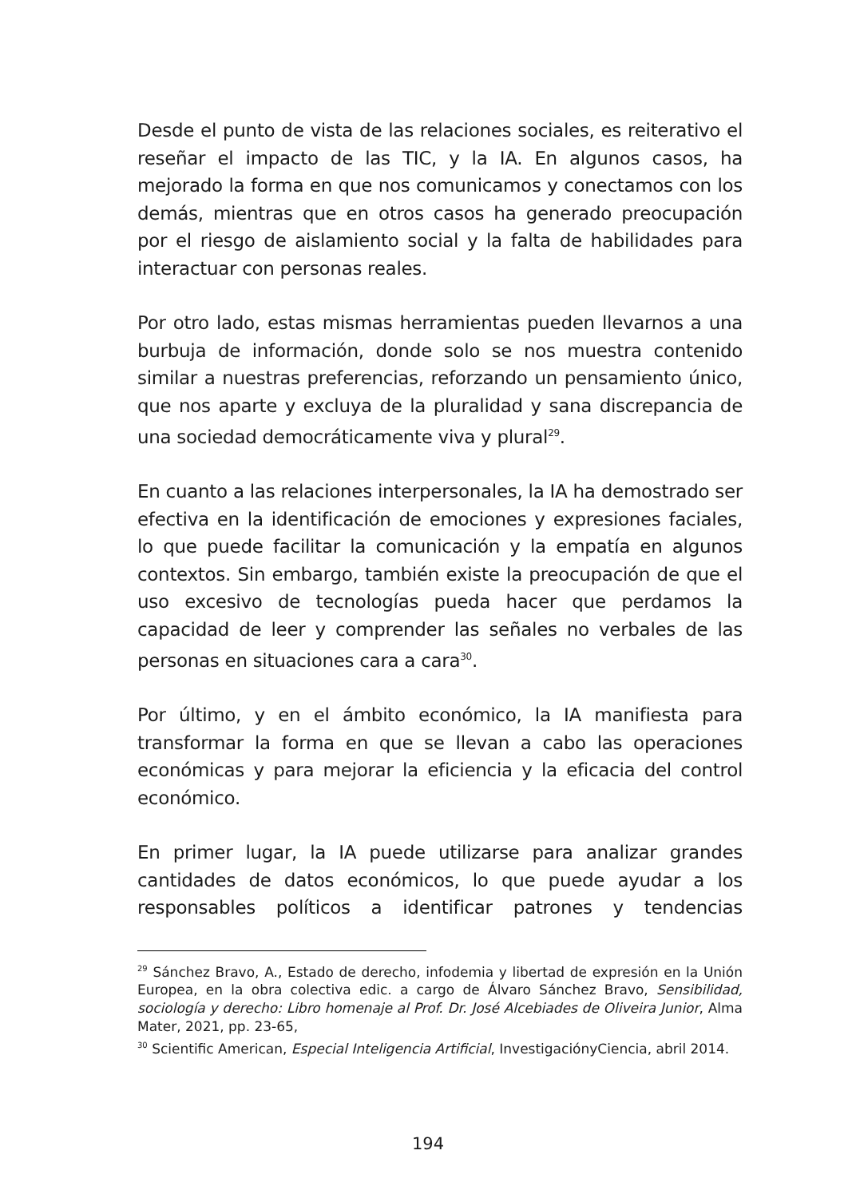Desde el punto de vista de las relaciones sociales, es reiterativo el reseñar el impacto de las TIC, y la IA. En algunos casos, ha mejorado la forma en que nos comunicamos y conectamos con los demás, mientras que en otros casos ha generado preocupación por el riesgo de aislamiento social y la falta de habilidades para interactuar con personas reales.
Por otro lado, estas mismas herramientas pueden llevarnos a una burbuja de información, donde solo se nos muestra contenido similar a nuestras preferencias, reforzando un pensamiento único, que nos aparte y excluya de la pluralidad y sana discrepancia de una sociedad democráticamente viva y plural<sup>29</sup>.
En cuanto a las relaciones interpersonales, la IA ha demostrado ser efectiva en la identificación de emociones y expresiones faciales, lo que puede facilitar la comunicación y la empatía en algunos contextos. Sin embargo, también existe la preocupación de que el uso excesivo de tecnologías pueda hacer que perdamos la capacidad de leer y comprender las señales no verbales de las personas en situaciones cara a cara<sup>30</sup>.
Por último, y en el ámbito económico, la IA manifiesta para transformar la forma en que se llevan a cabo las operaciones económicas y para mejorar la eficiencia y la eficacia del control económico.
En primer lugar, la IA puede utilizarse para analizar grandes cantidades de datos económicos, lo que puede ayudar a los responsables políticos a identificar patrones y tendencias
<sup>29</sup> Sánchez Bravo, A., Estado de derecho, infodemia y libertad de expresión en la Unión Europea, en la obra colectiva edic. a cargo de Álvaro Sánchez Bravo, Sensibilidad, sociología y derecho: Libro homenaje al Prof. Dr. José Alcebiades de Oliveira Junior, Alma Mater, 2021, pp. 23-65,
<sup>30</sup> Scientific American, Especial Inteligencia Artificial, InvestigaciónyCiencia, abril 2014.
194